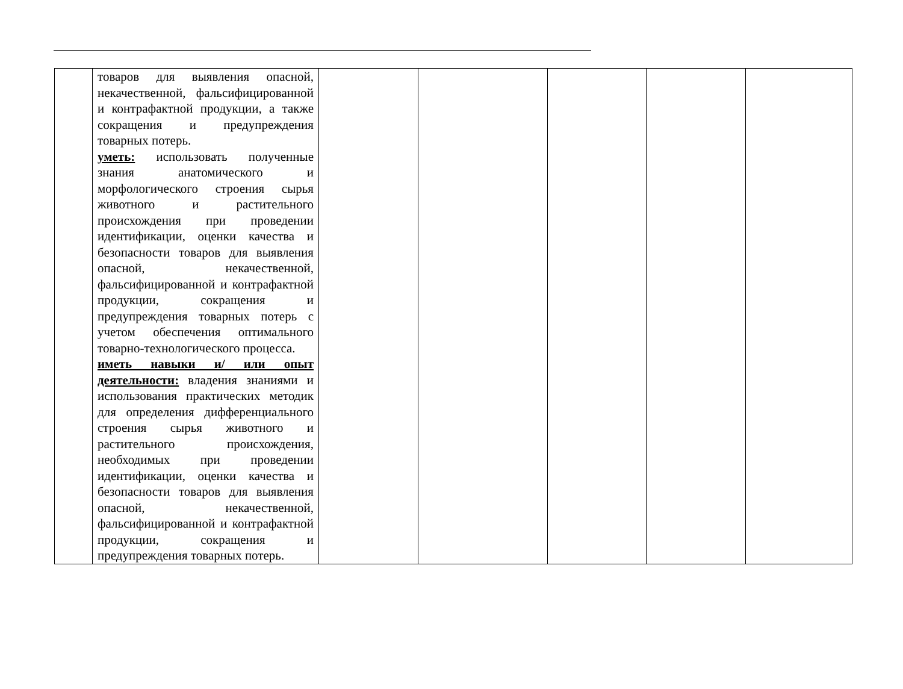| | товаров для выявления опасной, некачественной, фальсифицированной и контрафактной продукции, а также сокращения и предупреждения товарных потерь. уметь: использовать полученные знания анатомического и морфологического строения сырья животного и растительного происхождения при проведении идентификации, оценки качества и безопасности товаров для выявления опасной, некачественной, фальсифицированной и контрафактной продукции, сокращения и предупреждения товарных потерь с учетом обеспечения оптимального товарно-технологического процесса. иметь навыки и/ или опыт деятельности: владения знаниями и использования практических методик для определения дифференциального строения сырья животного и растительного происхождения, необходимых при проведении идентификации, оценки качества и безопасности товаров для выявления опасной, некачественной, фальсифицированной и контрафактной продукции, сокращения и предупреждения товарных потерь. | | | | | |